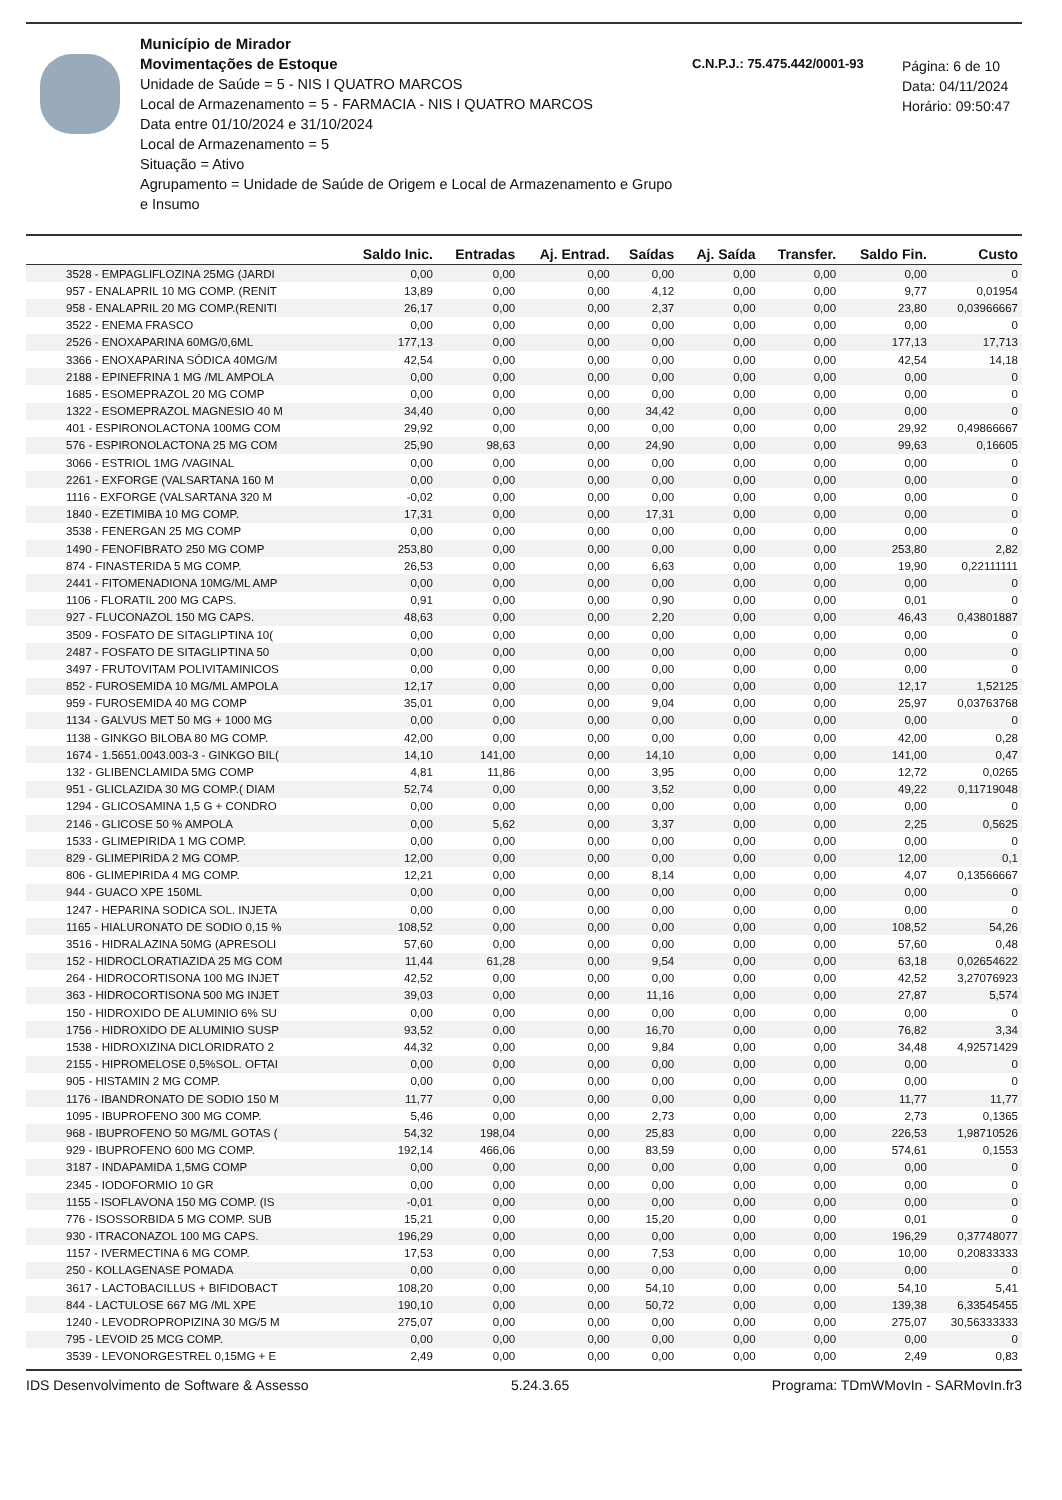Município de Mirador
Movimentações de Estoque
Unidade de Saúde = 5 - NIS I QUATRO MARCOS
Local de Armazenamento = 5 - FARMACIA - NIS I QUATRO MARCOS
Data entre 01/10/2024 e 31/10/2024
Local de Armazenamento = 5
Situação = Ativo
Agrupamento = Unidade de Saúde de Origem e Local de Armazenamento e Grupo e Insumo
C.N.P.J.: 75.475.442/0001-93
Página: 6 de 10
Data: 04/11/2024
Horário: 09:50:47
| | Saldo Inic. | Entradas | Aj. Entrad. | Saídas | Aj. Saída | Transfer. | Saldo Fin. | Custo |
| --- | --- | --- | --- | --- | --- | --- | --- | --- |
| 3528 - EMPAGLIFLOZINA 25MG (JARDI | 0,00 | 0,00 | 0,00 | 0,00 | 0,00 | 0,00 | 0,00 | 0 |
| 957 - ENALAPRIL 10 MG COMP. (RENIT | 13,89 | 0,00 | 0,00 | 4,12 | 0,00 | 0,00 | 9,77 | 0,01954 |
| 958 - ENALAPRIL 20 MG COMP.(RENITI | 26,17 | 0,00 | 0,00 | 2,37 | 0,00 | 0,00 | 23,80 | 0,03966667 |
| 3522 - ENEMA FRASCO | 0,00 | 0,00 | 0,00 | 0,00 | 0,00 | 0,00 | 0,00 | 0 |
| 2526 - ENOXAPARINA 60MG/0,6ML | 177,13 | 0,00 | 0,00 | 0,00 | 0,00 | 0,00 | 177,13 | 17,713 |
| 3366 - ENOXAPARINA SÓDICA 40MG/M | 42,54 | 0,00 | 0,00 | 0,00 | 0,00 | 0,00 | 42,54 | 14,18 |
| 2188 - EPINEFRINA 1 MG /ML AMPOLA | 0,00 | 0,00 | 0,00 | 0,00 | 0,00 | 0,00 | 0,00 | 0 |
| 1685 - ESOMEPRAZOL 20 MG COMP | 0,00 | 0,00 | 0,00 | 0,00 | 0,00 | 0,00 | 0,00 | 0 |
| 1322 - ESOMEPRAZOL MAGNESIO 40 M | 34,40 | 0,00 | 0,00 | 34,42 | 0,00 | 0,00 | 0,00 | 0 |
| 401 - ESPIRONOLACTONA 100MG COM | 29,92 | 0,00 | 0,00 | 0,00 | 0,00 | 0,00 | 29,92 | 0,49866667 |
| 576 - ESPIRONOLACTONA 25 MG COM | 25,90 | 98,63 | 0,00 | 24,90 | 0,00 | 0,00 | 99,63 | 0,16605 |
| 3066 - ESTRIOL 1MG /VAGINAL | 0,00 | 0,00 | 0,00 | 0,00 | 0,00 | 0,00 | 0,00 | 0 |
| 2261 - EXFORGE (VALSARTANA 160 M | 0,00 | 0,00 | 0,00 | 0,00 | 0,00 | 0,00 | 0,00 | 0 |
| 1116 - EXFORGE (VALSARTANA 320 M | -0,02 | 0,00 | 0,00 | 0,00 | 0,00 | 0,00 | 0,00 | 0 |
| 1840 - EZETIMIBA 10 MG COMP. | 17,31 | 0,00 | 0,00 | 17,31 | 0,00 | 0,00 | 0,00 | 0 |
| 3538 - FENERGAN 25 MG COMP | 0,00 | 0,00 | 0,00 | 0,00 | 0,00 | 0,00 | 0,00 | 0 |
| 1490 - FENOFIBRATO 250 MG COMP | 253,80 | 0,00 | 0,00 | 0,00 | 0,00 | 0,00 | 253,80 | 2,82 |
| 874 - FINASTERIDA 5 MG COMP. | 26,53 | 0,00 | 0,00 | 6,63 | 0,00 | 0,00 | 19,90 | 0,22111111 |
| 2441 - FITOMENADIONA 10MG/ML AMP | 0,00 | 0,00 | 0,00 | 0,00 | 0,00 | 0,00 | 0,00 | 0 |
| 1106 - FLORATIL 200 MG CAPS. | 0,91 | 0,00 | 0,00 | 0,90 | 0,00 | 0,00 | 0,01 | 0 |
| 927 - FLUCONAZOL 150 MG CAPS. | 48,63 | 0,00 | 0,00 | 2,20 | 0,00 | 0,00 | 46,43 | 0,43801887 |
| 3509 - FOSFATO DE SITAGLIPTINA 10( | 0,00 | 0,00 | 0,00 | 0,00 | 0,00 | 0,00 | 0,00 | 0 |
| 2487 - FOSFATO DE SITAGLIPTINA 50 | 0,00 | 0,00 | 0,00 | 0,00 | 0,00 | 0,00 | 0,00 | 0 |
| 3497 - FRUTOVITAM POLIVITAMINICOS | 0,00 | 0,00 | 0,00 | 0,00 | 0,00 | 0,00 | 0,00 | 0 |
| 852 - FUROSEMIDA 10 MG/ML AMPOLA | 12,17 | 0,00 | 0,00 | 0,00 | 0,00 | 0,00 | 12,17 | 1,52125 |
| 959 - FUROSEMIDA 40 MG COMP | 35,01 | 0,00 | 0,00 | 9,04 | 0,00 | 0,00 | 25,97 | 0,03763768 |
| 1134 - GALVUS MET 50 MG + 1000 MG | 0,00 | 0,00 | 0,00 | 0,00 | 0,00 | 0,00 | 0,00 | 0 |
| 1138 - GINKGO BILOBA 80 MG COMP. | 42,00 | 0,00 | 0,00 | 0,00 | 0,00 | 0,00 | 42,00 | 0,28 |
| 1674 - 1.5651.0043.003-3 - GINKGO BIL( | 14,10 | 141,00 | 0,00 | 14,10 | 0,00 | 0,00 | 141,00 | 0,47 |
| 132 - GLIBENCLAMIDA 5MG COMP | 4,81 | 11,86 | 0,00 | 3,95 | 0,00 | 0,00 | 12,72 | 0,0265 |
| 951 - GLICLAZIDA 30 MG COMP.( DIAM | 52,74 | 0,00 | 0,00 | 3,52 | 0,00 | 0,00 | 49,22 | 0,11719048 |
| 1294 - GLICOSAMINA 1,5 G + CONDRO | 0,00 | 0,00 | 0,00 | 0,00 | 0,00 | 0,00 | 0,00 | 0 |
| 2146 - GLICOSE 50 % AMPOLA | 0,00 | 5,62 | 0,00 | 3,37 | 0,00 | 0,00 | 2,25 | 0,5625 |
| 1533 - GLIMEPIRIDA 1 MG COMP. | 0,00 | 0,00 | 0,00 | 0,00 | 0,00 | 0,00 | 0,00 | 0 |
| 829 - GLIMEPIRIDA 2 MG COMP. | 12,00 | 0,00 | 0,00 | 0,00 | 0,00 | 0,00 | 12,00 | 0,1 |
| 806 - GLIMEPIRIDA 4 MG COMP. | 12,21 | 0,00 | 0,00 | 8,14 | 0,00 | 0,00 | 4,07 | 0,13566667 |
| 944 - GUACO XPE 150ML | 0,00 | 0,00 | 0,00 | 0,00 | 0,00 | 0,00 | 0,00 | 0 |
| 1247 - HEPARINA SODICA SOL. INJETA | 0,00 | 0,00 | 0,00 | 0,00 | 0,00 | 0,00 | 0,00 | 0 |
| 1165 - HIALURONATO DE SODIO 0,15 % | 108,52 | 0,00 | 0,00 | 0,00 | 0,00 | 0,00 | 108,52 | 54,26 |
| 3516 - HIDRALAZINA 50MG (APRESOLI | 57,60 | 0,00 | 0,00 | 0,00 | 0,00 | 0,00 | 57,60 | 0,48 |
| 152 - HIDROCLORATIAZIDA 25 MG COM | 11,44 | 61,28 | 0,00 | 9,54 | 0,00 | 0,00 | 63,18 | 0,02654622 |
| 264 - HIDROCORTISONA 100 MG INJET | 42,52 | 0,00 | 0,00 | 0,00 | 0,00 | 0,00 | 42,52 | 3,27076923 |
| 363 - HIDROCORTISONA 500 MG INJET | 39,03 | 0,00 | 0,00 | 11,16 | 0,00 | 0,00 | 27,87 | 5,574 |
| 150 - HIDROXIDO DE ALUMINIO 6% SU | 0,00 | 0,00 | 0,00 | 0,00 | 0,00 | 0,00 | 0,00 | 0 |
| 1756 - HIDROXIDO DE ALUMINIO SUSP | 93,52 | 0,00 | 0,00 | 16,70 | 0,00 | 0,00 | 76,82 | 3,34 |
| 1538 - HIDROXIZINA DICLORIDRATO 2 | 44,32 | 0,00 | 0,00 | 9,84 | 0,00 | 0,00 | 34,48 | 4,92571429 |
| 2155 - HIPROMELOSE 0,5%SOL. OFTAI | 0,00 | 0,00 | 0,00 | 0,00 | 0,00 | 0,00 | 0,00 | 0 |
| 905 - HISTAMIN 2 MG COMP. | 0,00 | 0,00 | 0,00 | 0,00 | 0,00 | 0,00 | 0,00 | 0 |
| 1176 - IBANDRONATO DE SODIO 150 M | 11,77 | 0,00 | 0,00 | 0,00 | 0,00 | 0,00 | 11,77 | 11,77 |
| 1095 - IBUPROFENO 300 MG COMP. | 5,46 | 0,00 | 0,00 | 2,73 | 0,00 | 0,00 | 2,73 | 0,1365 |
| 968 - IBUPROFENO 50 MG/ML GOTAS ( | 54,32 | 198,04 | 0,00 | 25,83 | 0,00 | 0,00 | 226,53 | 1,98710526 |
| 929 - IBUPROFENO 600 MG COMP. | 192,14 | 466,06 | 0,00 | 83,59 | 0,00 | 0,00 | 574,61 | 0,1553 |
| 3187 - INDAPAMIDA 1,5MG COMP | 0,00 | 0,00 | 0,00 | 0,00 | 0,00 | 0,00 | 0,00 | 0 |
| 2345 - IODOFORMIO 10 GR | 0,00 | 0,00 | 0,00 | 0,00 | 0,00 | 0,00 | 0,00 | 0 |
| 1155 - ISOFLAVONA 150 MG COMP. (IS | -0,01 | 0,00 | 0,00 | 0,00 | 0,00 | 0,00 | 0,00 | 0 |
| 776 - ISOSSORBIDA 5 MG COMP. SUB | 15,21 | 0,00 | 0,00 | 15,20 | 0,00 | 0,00 | 0,01 | 0 |
| 930 - ITRACONAZOL 100 MG CAPS. | 196,29 | 0,00 | 0,00 | 0,00 | 0,00 | 0,00 | 196,29 | 0,37748077 |
| 1157 - IVERMECTINA 6 MG COMP. | 17,53 | 0,00 | 0,00 | 7,53 | 0,00 | 0,00 | 10,00 | 0,20833333 |
| 250 - KOLLAGENASE POMADA | 0,00 | 0,00 | 0,00 | 0,00 | 0,00 | 0,00 | 0,00 | 0 |
| 3617 - LACTOBACILLUS + BIFIDOBACT | 108,20 | 0,00 | 0,00 | 54,10 | 0,00 | 0,00 | 54,10 | 5,41 |
| 844 - LACTULOSE 667 MG /ML XPE | 190,10 | 0,00 | 0,00 | 50,72 | 0,00 | 0,00 | 139,38 | 6,33545455 |
| 1240 - LEVODROPROPIZINA 30 MG/5 M | 275,07 | 0,00 | 0,00 | 0,00 | 0,00 | 0,00 | 275,07 | 30,56333333 |
| 795 - LEVOID 25 MCG COMP. | 0,00 | 0,00 | 0,00 | 0,00 | 0,00 | 0,00 | 0,00 | 0 |
| 3539 - LEVONORGESTREL 0,15MG + E | 2,49 | 0,00 | 0,00 | 0,00 | 0,00 | 0,00 | 2,49 | 0,83 |
IDS Desenvolvimento de Software & Assesso 5.24.3.65 Programa: TDmWMovIn - SARMovIn.fr3